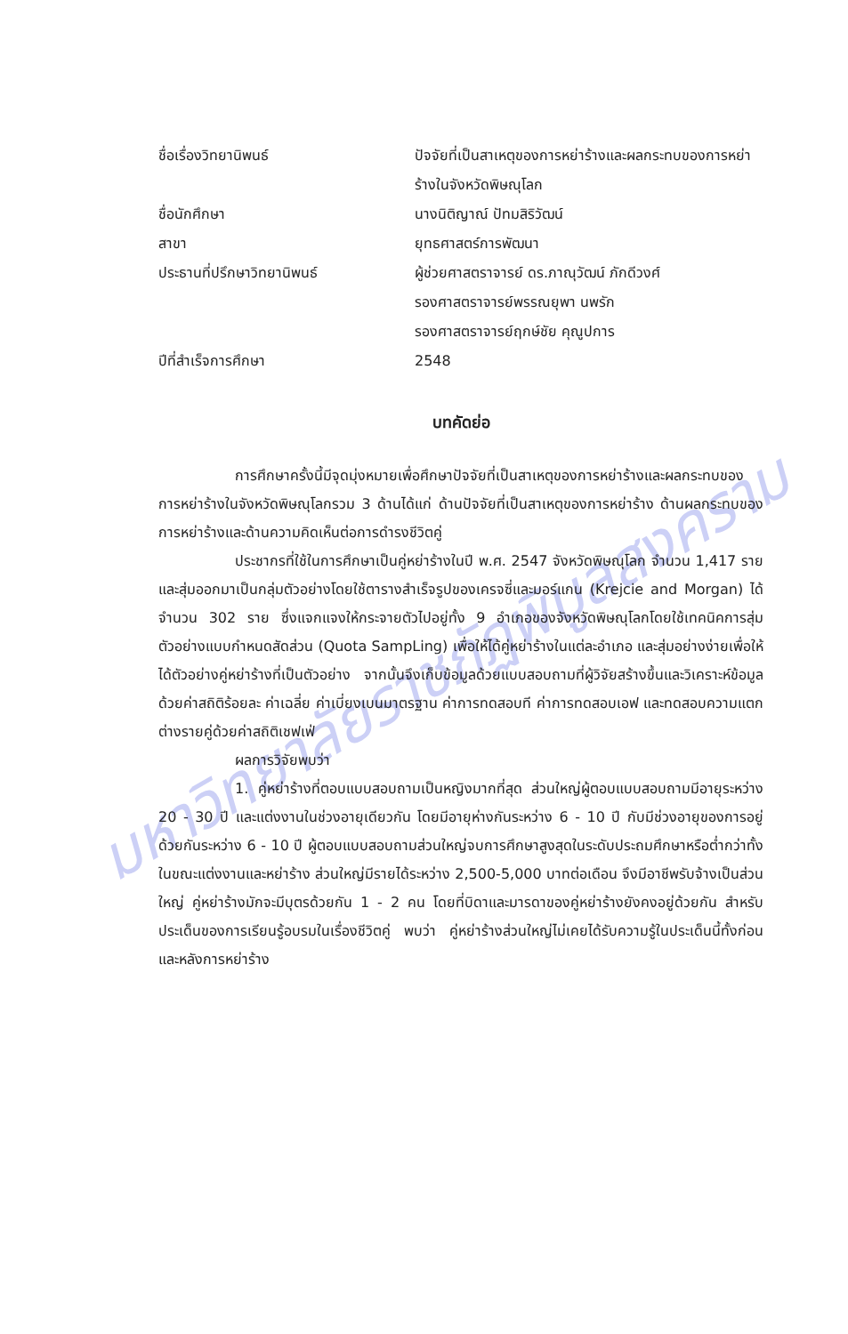มหาวิทยาลัยราชภัฏพิบูลสงคราม
ชื่อเรื่องวิทยานิพนธ์ ปัจจัยที่เป็นสาเหตุของการหย่าร้างและผลกระทบของการหย่าร้างในจังหวัดพิษณุโลก
ชื่อนักศึกษา นางนิติญาณ์ ปัทมสิริวัฒน์
สาขา ยุทธศาสตร์การพัฒนา
ประธานที่ปรึกษาวิทยานิพนธ์ ผู้ช่วยศาสตราจารย์ ดร.ภาณุวัฒน์ ภักดีวงศ์
รองศาสตราจารย์พรรณยุพา นพรัก
รองศาสตราจารย์ฤกษ์ชัย คุณูปการ
ปีที่สำเร็จการศึกษา 2548
บทคัดย่อ
การศึกษาครั้งนี้มีจุดมุ่งหมายเพื่อศึกษาปัจจัยที่เป็นสาเหตุของการหย่าร้างและผลกระทบของการหย่าร้างในจังหวัดพิษณุโลกรวม 3 ด้านได้แก่ ด้านปัจจัยที่เป็นสาเหตุของการหย่าร้าง ด้านผลกระทบของการหย่าร้างและด้านความคิดเห็นต่อการดำรงชีวิตคู่
ประชากรที่ใช้ในการศึกษาเป็นคู่หย่าร้างในปี พ.ศ. 2547 จังหวัดพิษณุโลก จำนวน 1,417 ราย และสุ่มออกมาเป็นกลุ่มตัวอย่างโดยใช้ตารางสำเร็จรูปของเครจซี่และมอร์แกน (Krejcie and Morgan) ได้จำนวน 302 ราย ซึ่งแจกแจงให้กระจายตัวไปอยู่ทั้ง 9 อำเภอของจังหวัดพิษณุโลกโดยใช้เทคนิคการสุ่มตัวอย่างแบบกำหนดสัดส่วน (Quota SampLing) เพื่อให้ได้คู่หย่าร้างในแต่ละอำเภอ และสุ่มอย่างง่ายเพื่อให้ได้ตัวอย่างคู่หย่าร้างที่เป็นตัวอย่าง จากนั้นจึงเก็บข้อมูลด้วยแบบสอบถามที่ผู้วิจัยสร้างขึ้นและวิเคราะห์ข้อมูลด้วยค่าสถิติร้อยละ ค่าเฉลี่ย ค่าเบี่ยงเบนมาตรฐาน ค่าการทดสอบที ค่าการทดสอบเอฟ และทดสอบความแตกต่างรายคู่ด้วยค่าสถิติเชฟเฟ่
ผลการวิจัยพบว่า
1. คู่หย่าร้างที่ตอบแบบสอบถามเป็นหญิงมากที่สุด ส่วนใหญ่ผู้ตอบแบบสอบถามมีอายุระหว่าง 20 - 30 ปี และแต่งงานในช่วงอายุเดียวกัน โดยมีอายุห่างกันระหว่าง 6 - 10 ปี กับมีช่วงอายุของการอยู่ด้วยกันระหว่าง 6 - 10 ปี ผู้ตอบแบบสอบถามส่วนใหญ่จบการศึกษาสูงสุดในระดับประถมศึกษาหรือต่ำกว่าทั้งในขณะแต่งงานและหย่าร้าง ส่วนใหญ่มีรายได้ระหว่าง 2,500-5,000 บาทต่อเดือน จึงมีอาชีพรับจ้างเป็นส่วนใหญ่ คู่หย่าร้างมักจะมีบุตรด้วยกัน 1 - 2 คน โดยที่บิดาและมารดาของคู่หย่าร้างยังคงอยู่ด้วยกัน สำหรับประเด็นของการเรียนรู้อบรมในเรื่องชีวิตคู่ พบว่า คู่หย่าร้างส่วนใหญ่ไม่เคยได้รับความรู้ในประเด็นนี้ทั้งก่อนและหลังการหย่าร้าง